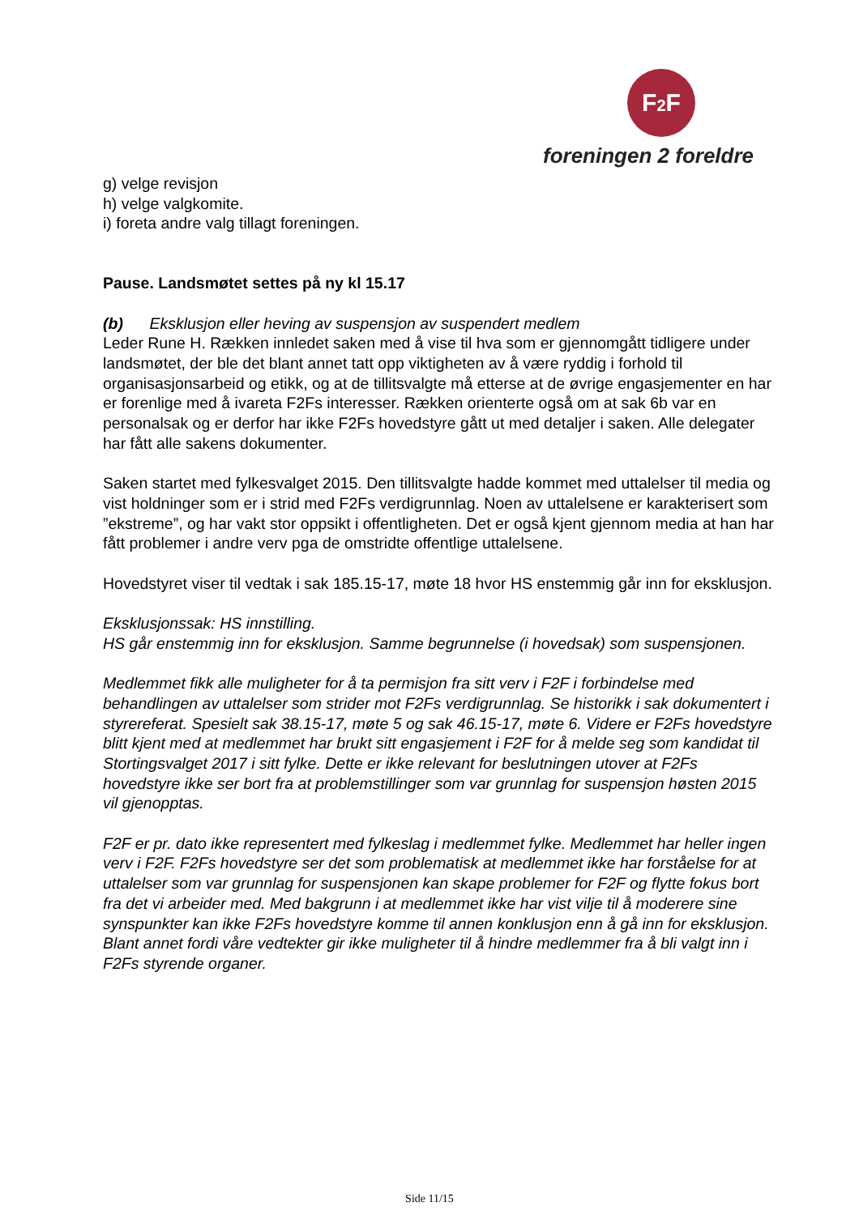F2 F
foreningen 2 foreldre
g) velge revisjon
h) velge valgkomite.
i) foreta andre valg tillagt foreningen.
Pause. Landsmøtet settes på ny kl 15.17
(b) Eksklusjon eller heving av suspensjon av suspendert medlem
Leder Rune H. Rækken innledet saken med å vise til hva som er gjennomgått tidligere under landsmøtet, der ble det blant annet tatt opp viktigheten av å være ryddig i forhold til organisasjonsarbeid og etikk, og at de tillitsvalgte må etterse at de øvrige engasjementer en har er forenlige med å ivareta F2Fs interesser. Rækken orienterte også om at sak 6b var en personalsak og er derfor har ikke F2Fs hovedstyre gått ut med detaljer i saken. Alle delegater har fått alle sakens dokumenter.
Saken startet med fylkesvalget 2015. Den tillitsvalgte hadde kommet med uttalelser til media og vist holdninger som er i strid med F2Fs verdigrunnlag. Noen av uttalelsene er karakterisert som ”ekstreme”, og har vakt stor oppsikt i offentligheten. Det er også kjent gjennom media at han har fått problemer i andre verv pga de omstridte offentlige uttalelsene.
Hovedstyret viser til vedtak i sak 185.15-17, møte 18 hvor HS enstemmig går inn for eksklusjon.
Eksklusjonssak: HS innstilling.
HS går enstemmig inn for eksklusjon. Samme begrunnelse (i hovedsak) som suspensjonen.
Medlemmet fikk alle muligheter for å ta permisjon fra sitt verv i F2F i forbindelse med behandlingen av uttalelser som strider mot F2Fs verdigrunnlag. Se historikk i sak dokumentert i styrereferat. Spesielt sak 38.15-17, møte 5 og sak 46.15-17, møte 6. Videre er F2Fs hovedstyre blitt kjent med at medlemmet har brukt sitt engasjement i F2F for å melde seg som kandidat til Stortingsvalget 2017 i sitt fylke. Dette er ikke relevant for beslutningen utover at F2Fs hovedstyre ikke ser bort fra at problemstillinger som var grunnlag for suspensjon høsten 2015 vil gjenopptas.
F2F er pr. dato ikke representert med fylkeslag i medlemmet fylke. Medlemmet har heller ingen verv i F2F. F2Fs hovedstyre ser det som problematisk at medlemmet ikke har forståelse for at uttalelser som var grunnlag for suspensjonen kan skape problemer for F2F og flytte fokus bort fra det vi arbeider med. Med bakgrunn i at medlemmet ikke har vist vilje til å moderere sine synspunkter kan ikke F2Fs hovedstyre komme til annen konklusjon enn å gå inn for eksklusjon. Blant annet fordi våre vedtekter gir ikke muligheter til å hindre medlemmer fra å bli valgt inn i F2Fs styrende organer.
Side 11/15